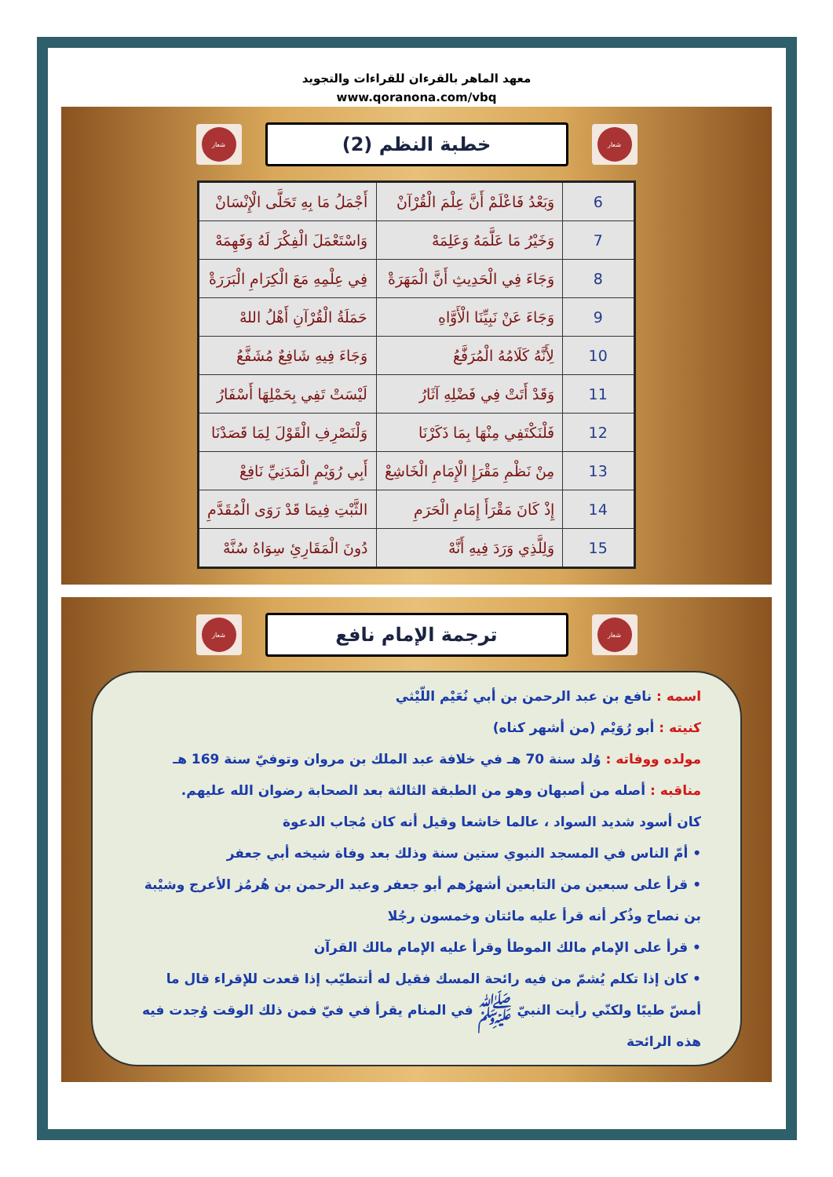معهد الماهر بالقرءان للقراءات والتجويد
www.qoranona.com/vbq
شعار
خطبة النظم (2)
شعار
| 6 | وَبَعْدُ فَاعْلَمْ أَنَّ عِلْمَ الْقُرْآنْ | أَجْمَلُ مَا بِهِ تَحَلَّى الْإِنْسَانْ |
| 7 | وَخَيْرُ مَا عَلَّمَهُ وَعَلِمَهْ | وَاسْتَعْمَلَ الْفِكْرَ لَهُ وَفَهِمَهْ |
| 8 | وَجَاءَ فِي الْحَدِيثِ أَنَّ الْمَهَرَةْ | فِي عِلْمِهِ مَعَ الْكِرَامِ الْبَرَرَةْ |
| 9 | وَجَاءَ عَنْ نَبِيِّنَا الْأَوَّاهِ | حَمَلَةُ الْقُرْآنِ أَهْلُ اللهْ |
| 10 | لِأَنَّهُ كَلَامُهُ الْمُرَفَّعُ | وَجَاءَ فِيهِ شَافِعٌ مُشَفَّعُ |
| 11 | وَقَدْ أَتَتْ فِي فَضْلِهِ آثَارُ | لَيْسَتْ تَفِي بِحَمْلِهَا أَسْفَارُ |
| 12 | فَلْنَكْتَفِي مِنْهَا بِمَا ذَكَرْنَا | وَلْنَصْرِفِ الْقَوْلَ لِمَا قَصَدْنَا |
| 13 | مِنْ نَظْمِ مَقْرَإِ الْإِمَامِ الْخَاشِعْ | أَبِي رُوَيْمٍ الْمَدَنِيِّ نَافِعْ |
| 14 | إِذْ كَانَ مَقْرَأَ إِمَامِ الْحَرَمِ | الثَّبْتِ فِيمَا قَدْ رَوَى الْمُقَدَّمِ |
| 15 | وَلِلَّذِي وَرَدَ فِيهِ أَنَّهْ | دُونَ الْمَقَارِئِ سِوَاهُ سُنَّهْ |
شعار
ترجمة الإمام نافع
شعار
اسمه : نافع بن عبد الرحمن بن أبي نُعَيْم اللّيْثي
كنيته : أبو رُوَيْم (من أشهر كناه)
مولده ووفاته : وُلد سنة 70 هـ في خلافة عبد الملك بن مروان وتوفيّ سنة 169 هـ
مناقبه : أصله من أصبهان وهو من الطبقة الثالثة بعد الصحابة رضوان الله عليهم.
كان أسود شديد السواد ، عالما خاشعا وقيل أنه كان مُجاب الدعوة
• أمّ الناس في المسجد النبوي ستين سنة وذلك بعد وفاة شيخه أبي جعفر
• قرأ على سبعين من التابعين أشهرُهم أبو جعفر وعبد الرحمن بن هُرمُز الأعرج وشيْبة بن نصاح وذُكر أنه قرأ عليه مائتان وخمسون رجُلا
• قرأ على الإمام مالك الموطأ وقرأ عليه الإمام مالك القرآن
• كان إذا تكلم يُشمّ من فيه رائحة المسك فقيل له أتتطيّب إذا قعدت للإقراء قال ما أمسّ طيبًا ولكنّي رأيت النبيّ ﷺ في المنام يقرأ في فيّ فمن ذلك الوقت وُجدت فيه هذه الرائحة